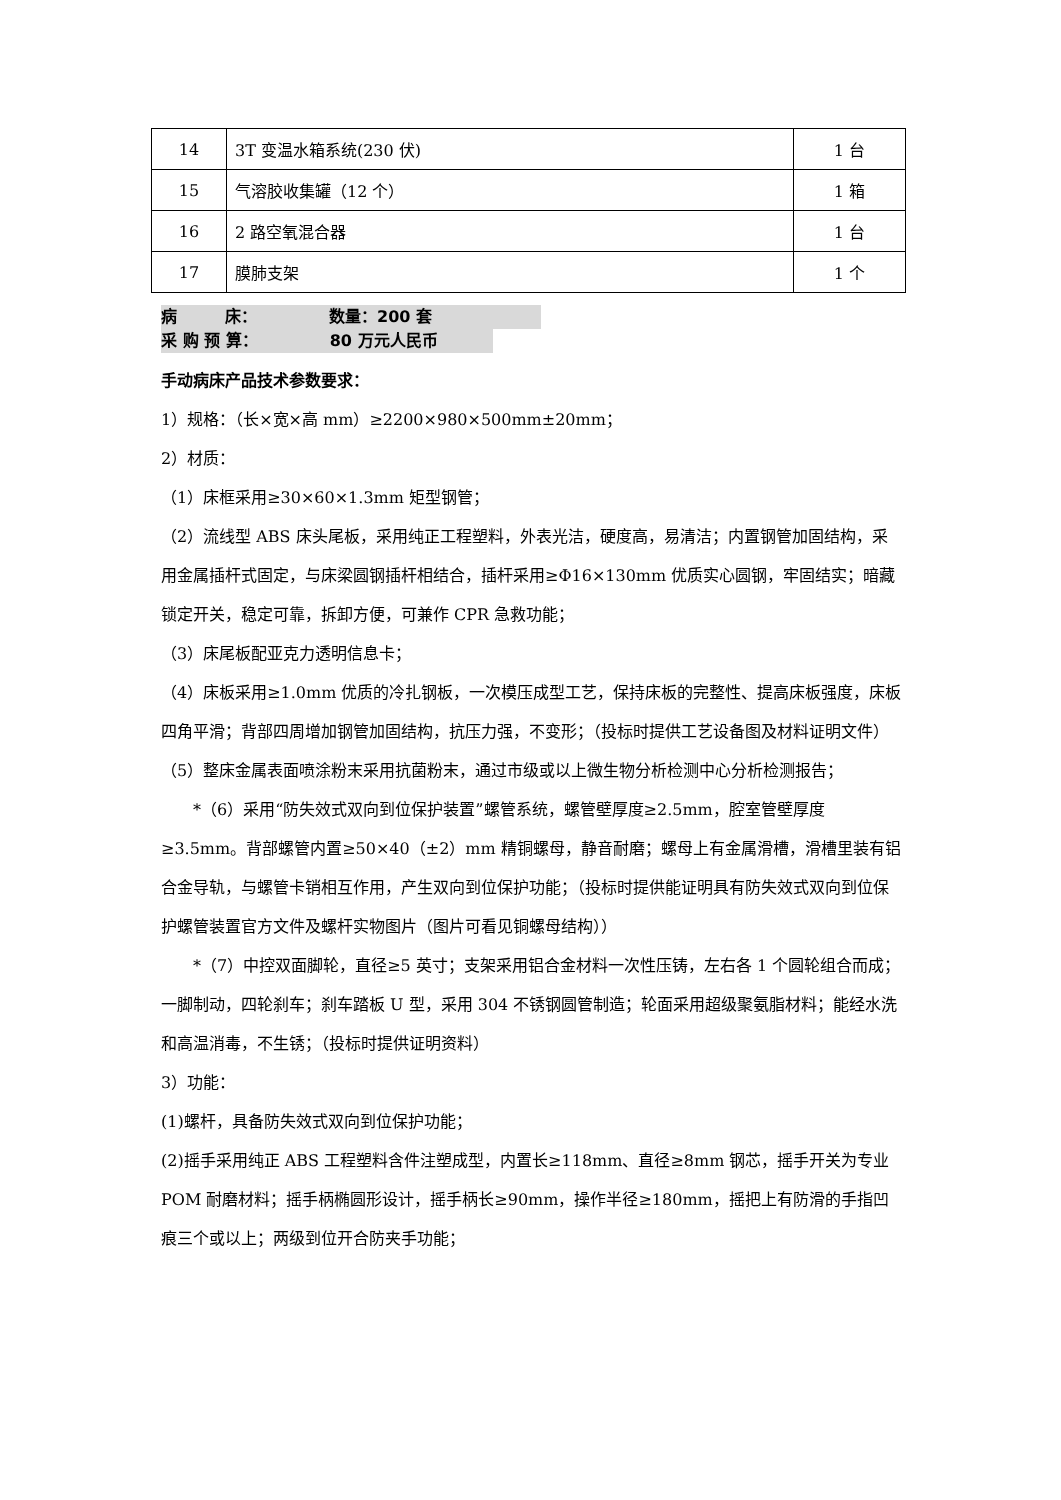| 14 | 3T 变温水箱系统(230 伏) | 1 台 |
| 15 | 气溶胶收集罐（12 个） | 1 箱 |
| 16 | 2 路空氧混合器 | 1 台 |
| 17 | 膜肺支架 | 1 个 |
病　　　床：　　　　　数量：200 套
采 购 预 算：　　　　　80 万元人民币
手动病床产品技术参数要求：
1）规格：（长×宽×高 mm）≥2200×980×500mm±20mm；
2）材质：
（1）床框采用≥30×60×1.3mm 矩型钢管；
（2）流线型 ABS 床头尾板，采用纯正工程塑料，外表光洁，硬度高，易清洁；内置钢管加固结构，采用金属插杆式固定，与床梁圆钢插杆相结合，插杆采用≥Φ16×130mm 优质实心圆钢，牢固结实；暗藏锁定开关，稳定可靠，拆卸方便，可兼作 CPR 急救功能；
（3）床尾板配亚克力透明信息卡；
（4）床板采用≥1.0mm 优质的冷扎钢板，一次模压成型工艺，保持床板的完整性、提高床板强度，床板四角平滑；背部四周增加钢管加固结构，抗压力强，不变形；（投标时提供工艺设备图及材料证明文件）
（5）整床金属表面喷涂粉末采用抗菌粉末，通过市级或以上微生物分析检测中心分析检测报告；
*（6）采用“防失效式双向到位保护装置”螺管系统，螺管壁厚度≥2.5mm，腔室管壁厚度≥3.5mm。背部螺管内置≥50×40（±2）mm 精铜螺母，静音耐磨；螺母上有金属滑槽，滑槽里装有铝合金导轨，与螺管卡销相互作用，产生双向到位保护功能；（投标时提供能证明具有防失效式双向到位保护螺管装置官方文件及螺杆实物图片（图片可看见铜螺母结构））
*（7）中控双面脚轮，直径≥5 英寸；支架采用铝合金材料一次性压铸，左右各 1 个圆轮组合而成；一脚制动，四轮刹车；刹车踏板 U 型，采用 304 不锈钢圆管制造；轮面采用超级聚氨脂材料；能经水洗和高温消毒，不生锈；（投标时提供证明资料）
3）功能：
(1)螺杆，具备防失效式双向到位保护功能；
(2)摇手采用纯正 ABS 工程塑料含件注塑成型，内置长≥118mm、直径≥8mm 钢芯，摇手开关为专业 POM 耐磨材料；摇手柄椭圆形设计，摇手柄长≥90mm，操作半径≥180mm，摇把上有防滑的手指凹痕三个或以上；两级到位开合防夹手功能；